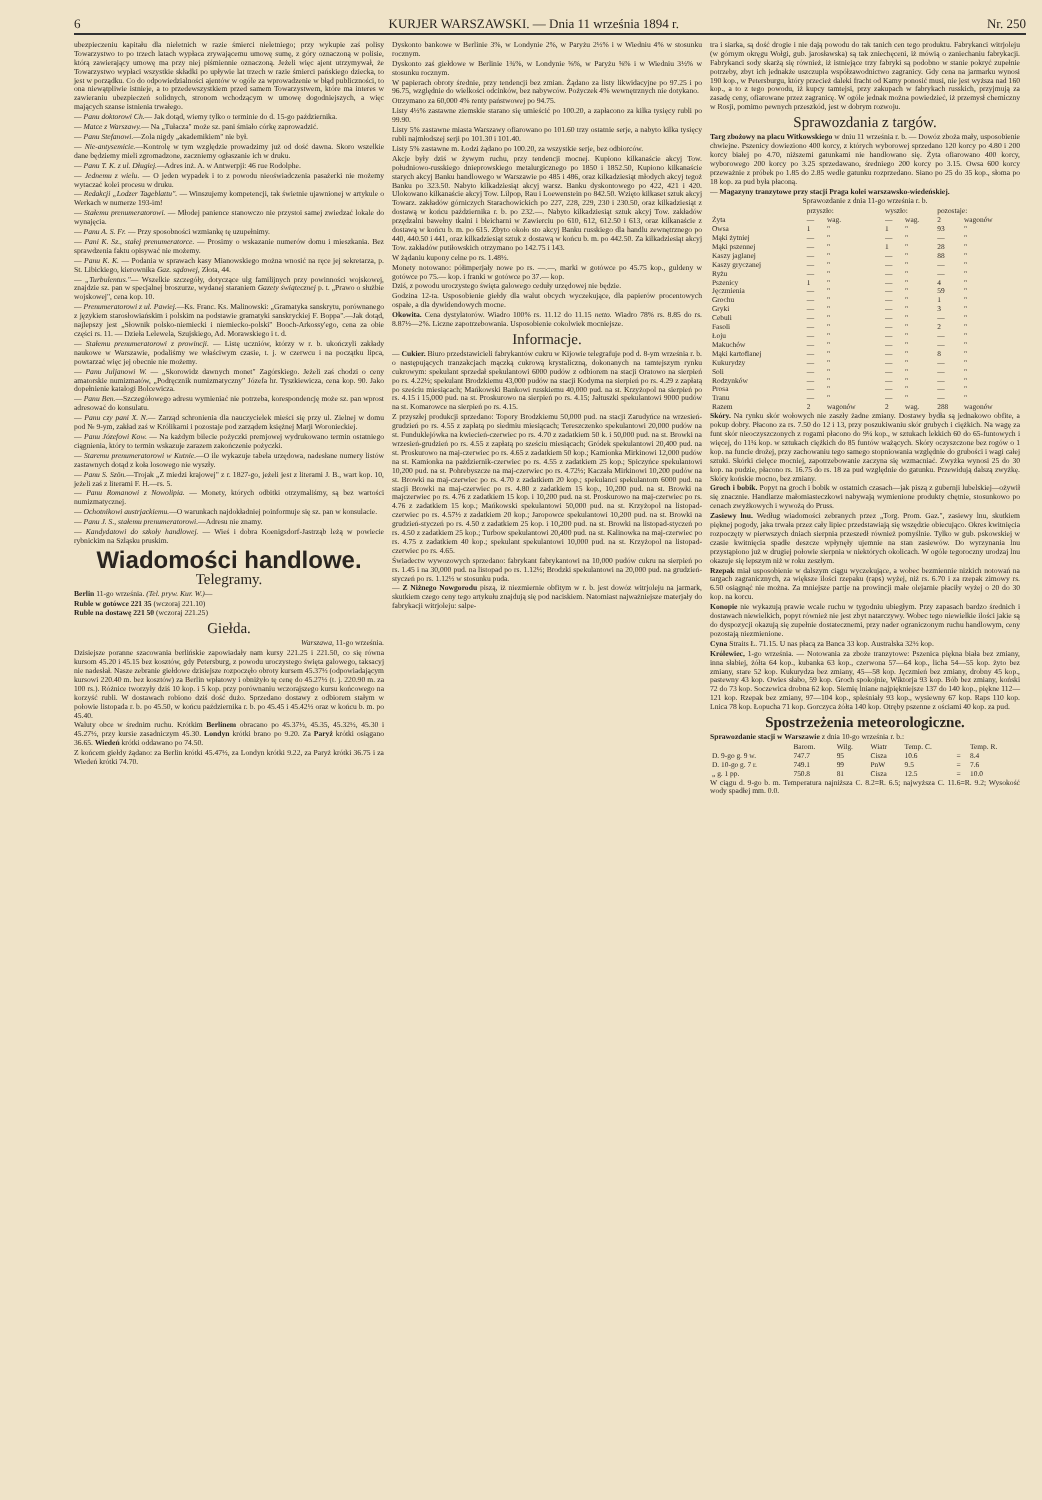6 KURJER WARSZAWSKI. — Dnia 11 września 1894 r. Nr. 250
ubezpieczeniu kapitału dla nieletnich w razie śmierci nieletniego; przy wykupie zaś polisy Towarzystwo to po trzech latach wypłaca zrywającemu umowę sumę, z góry oznaczoną w polisie, którą zawierający umowę ma przy niej piśmiennie oznaczoną. Jeżeli więc ajent utrzymywał, że Towarzystwo wypłaci wszystkie składki po upływie lat trzech w razie śmierci pańskiego dziecka, to jest w porządku. Co do odpowiedzialności ajentów w ogóle za wprowadzenie w błąd publiczności, to ona niewątpliwie istnieje, a to przedewszystkiem przed samem Towarzystwem, które ma interes w zawieraniu ubezpieczeń solidnych, stronom wchodzącym w umowę dogodniejszych, a więc mających szanse istnienia trwałego.
— Panu doktorowi Ch.— Jak dotąd, wiemy tylko o terminie do d. 15-go października.
— Matce z Warszawy.— Na „Tułacza" może sz. pani śmiało córkę zaprowadzić.
— Panu Stefanowi.—Zola nigdy „akademikiem" nie był.
— Nie-antysemicie.—Kontrolę w tym względzie prowadzimy już od dość dawna. Skoro wszelkie dane będziemy mieli zgromadzone, zaczniemy ogłaszanie ich w druku.
— Panu T. K. z ul. Długiej.—Adres inż. A. w Antwerpji: 46 rue Rodolphe.
— Jednemu z wielu. — O jeden wypadek i to z powodu nieoświadczenia pasażerki nie możemy wytaczać kolei procesu w druku.
— Redakcji „Lodzer Tageblattu". — Winszujemy kompetencji, tak świetnie ujawnionej w artykule o Werkach w numerze 193-im!
— Stałemu prenumeratorowi. — Młodej panience stanowczo nie przystoi samej zwiedzać lokale do wynajęcia.
— Panu A. S. Fr. — Przy sposobności wzmiankę tę uzupełnimy.
— Pani K. Sz., stałej prenumeratorce. — Prosimy o wskazanie numerów domu i mieszkania. Bez sprawdzenia faktu opisywać nie możemy.
— Panu K. K. — Podania w sprawach kasy Mianowskiego można wnosić na ręce jej sekretarza, p. St. Libickiego, kierownika Gaz. sądowej, Złota, 44.
— „Turbulentus."— Wszelkie szczegóły, dotyczące ulg familijnych przy powinności wojskowej, znajdzie sz. pan w specjalnej broszurze, wydanej staraniem Gazety świątecznej p. t. „Prawo o służbie wojskowej", cena kop. 10.
— Prenumeratorowi z ul. Pawiej.—Ks. Franc. Ks. Malinowski: „Gramatyka sanskrytu, porównanego z językiem starosłowiańskim i polskim na podstawie gramatyki sanskryckiej F. Boppa".—Jak dotąd, najlepszy jest „Słownik polsko-niemiecki i niemiecko-polski" Booch-Arkossy'ego, cena za obie części rs. 11. — Dzieła Lelewela, Szujskiego, Ad. Morawskiego i t. d.
— Stałemu prenumeratorowi z prowincji. — Listę uczniów, którzy w r. b. ukończyli zakłady naukowe w Warszawie, podaliśmy we właściwym czasie, t. j. w czerwcu i na początku lipca, powtarzać więc jej obecnie nie możemy.
— Panu Juljanowi W. — „Skorowidz dawnych monet" Zagórskiego. Jeżeli zaś chodzi o ceny amatorskie numizmatów, „Podręcznik numizmatyczny" Józefa hr. Tyszkiewicza, cena kop. 90. Jako dopełnienie katalogi Bolcewicza.
— Panu Ben.—Szczegółowego adresu wymieniać nie potrzeba, korespondencję może sz. pan wprost adresować do konsulatu.
— Panu czy pani X. N.— Zarząd schronienia dla nauczycielek mieści się przy ul. Zielnej w domu pod № 9-ym, zakład zaś w Królikarni i pozostaje pod zarządem księżnej Marji Woronieckiej.
— Panu Józefowi Kow. — Na każdym bilecie pożyczki premjowej wydrukowano termin ostatniego ciągnienia, który to termin wskazuje zarazem zakończenie pożyczki.
— Staremu prenumeratorowi w Kutnie.—O ile wykazuje tabela urzędowa, nadesłane numery listów zastawnych dotąd z koła losowego nie wyszły.
— Panu S. Szön.—Trojak „Z miedzi krajowej" z r. 1827-go, jeżeli jest z literami J. B., wart kop. 10, jeżeli zaś z literami F. H.—rs. 5.
— Panu Romanowi z Nowolipia. — Monety, których odbitki otrzymaliśmy, są bez wartości numizmatycznej.
— Ochotnikowi austrjackiemu.—O warunkach najdokładniej poinformuje się sz. pan w konsulacie.
— Panu J. S., stałemu prenumeratorowi.—Adresu nie znamy.
— Kandydatowi do szkoły handlowej. — Wieś i dobra Koenigsdorf-Jastrząb leżą w powiecie rybnickim na Szląsku pruskim.
Wiadomości handlowe.
Telegramy.
Berlin 11-go września. (Tel. pryw. Kur. W.)—
Ruble w gotówce 221 35 (wczoraj 221.10)
Ruble na dostawę 221 50 (wczoraj 221.25)
Giełda.
Warszawa, 11-go września.
Dzisiejsze poranne szacowania berlińskie zapowiadały nam kursy 221.25 i 221.50, co się równa kursom 45.20 i 45.15 bez kosztów, gdy Petersburg, z powodu uroczystego święta galowego, taksacyj nie nadesłał. Nasze zebranie giełdowe dzisiejsze rozpoczęło obroty kursem 45.37½ (odpowiadającym kursowi 220.40 m. bez kosztów) za Berlin wpłatowy i obniżyło tę cenę do 45.27½ (t. j. 220.90 m. za 100 rs.). Różnice tworzyły dziś 10 kop. i 5 kop. przy porównaniu wczorajszego kursu końcowego na korzyść rubli. W dostawach robiono dziś dość dużo. Sprzedano dostawy z odbiorem stałym w połowie listopada r. b. po 45.50, w końcu października r. b. po 45.45 i 45.42½ oraz w końcu b. m. po 45.40.
Waluty obce w średnim ruchu. Krótkim Berlinem obracano po 45.37½, 45.35, 45.32½, 45.30 i 45.27½, przy kursie zasadniczym 45.30. Londyn krótki brano po 9.20. Za Paryż krótki osiągano 36.65. Wiedeń krótki oddawano po 74.50.
Z końcem giełdy żądano: za Berlin krótki 45.47½, za Londyn krótki 9.22, za Paryż krótki 36.75 i za Wiedeń krótki 74.70.
Dyskonto bankowe w Berlinie 3%, w Londynie 2%, w Paryżu 2½% i w Wiedniu 4% w stosunku rocznym.
Dyskonto zaś giełdowe w Berlinie 1¾%, w Londynie ⅝%, w Paryżu ⅝% i w Wiedniu 3½% w stosunku rocznym.
W papierach obroty średnie, przy tendencji bez zmian. Żądano za listy likwidacyjne po 97.25 i po 96.75, względnie do wielkości odcinków, bez nabywców. Pożyczek 4% wewnętrznych nie dotykano.
Otrzymano za 60,000 4% renty państwowej po 94.75.
Listy 4½% zastawne ziemskie starano się umieścić po 100.20, a zapłacono za kilka tysięcy rubli po 99.90.
Listy 5% zastawne miasta Warszawy ofiarowano po 101.60 trzy ostatnie serje, a nabyto kilka tysięcy rubli najmłodszej serji po 101.30 i 101.40.
Listy 5% zastawne m. Łodzi żądano po 100.20, za wszystkie serje, bez odbiorców.
Akcje były dziś w żywym ruchu, przy tendencji mocnej. Kupiono kilkanaście akcyj Tow. południowo-russkiego dnieprowskiego metalurgicznego po 1850 i 1852.50, Kupiono kilkanaście starych akcyj Banku handlowego w Warszawie po 485 i 486, oraz kilkadziesiąt młodych akcyj tegoż Banku po 323.50. Nabyto kilkadziesiąt akcyj warsz. Banku dyskontowego po 422, 421 i 420. Ulokowano kilkanaście akcyj Tow. Lilpop, Rau i Loewenstein po 842.50. Wzięto kilkaset sztuk akcyj Towarz. zakładów górniczych Starachowickich po 227, 228, 229, 230 i 230.50, oraz kilkadziesiąt z dostawą w końcu października r. b. po 232.—. Nabyto kilkadziesiąt sztuk akcyj Tow. zakładów przędzalni bawełny tkalni i bleicharni w Zawierciu po 610, 612, 612.50 i 613, oraz kilkanaście z dostawą w końcu b. m. po 615. Zbyto około sto akcyj Banku russkiego dla handlu zewnętrznego po 440, 440.50 i 441, oraz kilkadziesiąt sztuk z dostawą w końcu b. m. po 442.50. Za kilkadziesiąt akcyj Tow. zakładów putiłowskich otrzymano po 142.75 i 143.
W żądaniu kupony celne po rs. 1.48½.
Monety notowano: półimperjały nowe po rs. —.—, marki w gotówce po 45.75 kop., guldeny w gotówce po 75.— kop. i franki w gotówce po 37.— kop.
Dziś, z powodu uroczystego święta galowego ceduły urzędowej nie będzie.
Godzina 12-ta. Usposobienie giełdy dla walut obcych wyczekujące, dla papierów procentowych ospałe, a dla dywidendowych mocne.
Okowita. Cena dystylatorów. Wiadro 100% rs. 11.12 do 11.15 netto. Wiadro 78% rs. 8.85 do rs. 8.87½—2%. Liczne zapotrzebowania. Usposobienie cokolwiek mocniejsze.
Informacje.
— Cukier. Biuro przedstawicieli fabrykantów cukru w Kijowie telegrafuje pod d. 8-ym września r. b. o następujących tranzakcjach mączką cukrową krystaliczną, dokonanych na tamtejszym rynku cukrowym: spekulant sprzedał spekulantowi 6000 pudów z odbiorem na stacji Oratowo na sierpień po rs. 4.22½; spekulant Brodzkiemu 43,000 pudów na stacji Kodyma na sierpień po rs. 4.29 z zapłatą po sześciu miesiącach; Mańkowski Bankowi russkiemu 40,000 pud. na st. Krzyżopol na sierpień po rs. 4.15 i 15,000 pud. na st. Proskurowo na sierpień po rs. 4.15; Jałtuszki spekulantowi 9000 pudów na st. Komarowce na sierpień po rs. 4.15.
Z przyszłej produkcji sprzedano: Topory Brodzkiemu 50,000 pud. na stacji Zarudyńce na wrzesień-grudzień po rs. 4.55 z zapłatą po siedmiu miesiącach; Tereszczenko spekulantowi 20,000 pudów na st. Funduklejówka na kwiecień-czerwiec po rs. 4.70 z zadatkiem 50 k. i 50,000 pud. na st. Browki na wrzesień-grudzień po rs. 4.55 z zapłatą po sześciu miesiącach; Gródek spekulantowi 20,400 pud. na st. Proskurowo na maj-czerwiec po rs. 4.65 z zadatkiem 50 kop.; Kamionka Mirkinowi 12,000 pudów na st. Kamionka na październik-czerwiec po rs. 4.55 z zadatkiem 25 kop.; Spiczyńce spekulantowi 10,200 pud. na st. Pohrebyszcze na maj-czerwiec po rs. 4.72½; Kaczała Mirkinowi 10,200 pudów na st. Browki na maj-czerwiec po rs. 4.70 z zadatkiem 20 kop.; spekulanci spekulantom 6000 pud. na stacji Browki na maj-czerwiec po rs. 4.80 z zadatkiem 15 kop., 10,200 pud. na st. Browki na majczerwiec po rs. 4.76 z zadatkiem 15 kop. i 10,200 pud. na st. Proskurowo na maj-czerwiec po rs. 4.76 z zadatkiem 15 kop.; Mańkowski spekulantowi 50,000 pud. na st. Krzyżopol na listopad-czerwiec po rs. 4.57½ z zadatkiem 20 kop.; Jaropowce spekulantowi 10,200 pud. na st. Browki na grudzień-styczeń po rs. 4.50 z zadatkiem 25 kop. i 10,200 pud. na st. Browki na listopad-styczeń po rs. 4.50 z zadatkiem 25 kop.; Turbow spekulantowi 20,400 pud. na st. Kalinowka na maj-czerwiec po rs. 4.75 z zadatkiem 40 kop.; spekulant spekulantowi 10,000 pud. na st. Krzyżopol na listopad-czerwiec po rs. 4.65.
Świadectw wywozowych sprzedano: fabrykant fabrykantowi na 10,000 pudów cukru na sierpień po rs. 1.45 i na 30,000 pud. na listopad po rs. 1.12½; Brodzki spekulantowi na 20,000 pud. na grudzień-styczeń po rs. 1.12½ w stosunku puda.
— Z Niżnego Nowgorodu piszą, iż niezmiernie obfitym w r. b. jest dowóz witrjoleju na jarmark, skutkiem czego ceny tego artykułu znajdują się pod naciskiem. Natomiast najważniejsze materjały do fabrykacji witrjoleju: salpe-
tra i siarka, są dość drogie i nie dają powodu do tak tanich cen tego produktu. Fabrykanci witrjoleju (w górnym okręgu Wołgi, gub. jarosławska) są tak zniechęceni, iż mówią o zaniechaniu fabrykacji. Fabrykanci sody skarżą się również, iż istniejące trzy fabryki są podobno w stanie pokryć zupełnie potrzeby, zbyt ich jednakże uszczupla współzawodnictwo zagranicy. Gdy cena na jarmarku wynosi 190 kop., w Petersburgu, który przecież daleki fracht od Kamy ponosić musi, nie jest wyższa nad 160 kop., a to z tego powodu, iż kupcy tamtejsi, przy zakupach w fabrykach russkich, przyjmują za zasadę ceny, ofiarowane przez zagranicę. W ogóle jednak można powiedzieć, iż przemysł chemiczny w Rosji, pomimo pewnych przeszkód, jest w dobrym rozwoju.
Sprawozdania z targów.
Targ zbożowy na placu Witkowskiego w dniu 11 września r. b. — Dowóz zboża mały, usposobienie chwiejne. Pszenicy dowieziono 400 korcy, z których wyborowej sprzedano 120 korcy po 4.80 i 200 korcy białej po 4.70, niższemi gatunkami nie handlowano się. Żyta ofiarowano 400 korcy, wyborowego 200 korcy po 3.25 sprzedawano, średniego 200 korcy po 3.15. Owsa 600 korcy przeważnie z próbek po 1.85 do 2.85 wedle gatunku rozprzedano. Siano po 25 do 35 kop., słoma po 18 kop. za pud była płaconą.
— Magazyny tranzytowe przy stacji Praga kolei warszawsko-wiedeńskiej.
Sprawozdanie z dnia 11-go września r. b.
| | przyszło: | | wyszło: | | pozostaje: | |
| --- | --- | --- | --- | --- | --- | --- |
| Żyta | — | wag. | — | wag. | 2 | wagonów |
| Owsa | 1 | " | 1 | " | 93 | " |
| Mąki żytniej | — | " | — | " | — | " |
| Mąki pszennej | — | " | 1 | " | 28 | " |
| Kaszy jaglanej | — | " | — | " | 88 | " |
| Kaszy gryczanej | — | " | — | " | — | " |
| Ryżu | — | " | — | " | — | " |
| Pszenicy | 1 | " | — | " | 4 | " |
| Jęczmienia | — | " | — | " | 59 | " |
| Grochu | — | " | — | " | 1 | " |
| Gryki | — | " | — | " | 3 | " |
| Cebuli | — | " | — | " | — | " |
| Fasoli | — | " | — | " | 2 | " |
| Łoju | — | " | — | " | — | " |
| Makuchów | — | " | — | " | — | " |
| Mąki kartoflanej | — | " | — | " | 8 | " |
| Kukurydzy | — | " | — | " | — | " |
| Soli | — | " | — | " | — | " |
| Rodzynków | — | " | — | " | — | " |
| Prosa | — | " | — | " | — | " |
| Tranu | — | " | — | " | — | " |
| Razem | 2 | wagonów | 2 | wag. | 288 | wagonów |
Skóry. Na rynku skór wołowych nie zaszły żadne zmiany. Dostawy bydła są jednakowo obfite, a pokup dobry. Płacono za rs. 7.50 do 12 i 13, przy poszukiwaniu skór grubych i ciężkich. Na wagę za funt skór nieoczyszczonych z rogami płacono do 9¼ kop., w sztukach lekkich 60 do 65-funtowych i więcej, do 11¼ kop. w sztukach ciężkich do 85 funtów ważących. Skóry oczyszczone bez rogów o 1 kop. na funcie drożej, przy zachowaniu tego samego stopniowania względnie do grubości i wagi całej sztuki. Skórki cielęce mocniej, zapotrzebowanie zaczyna się wzmacniać. Zwyżka wynosi 25 do 30 kop. na pudzie, płacono rs. 16.75 do rs. 18 za pud względnie do gatunku. Przewidują dalszą zwyżkę. Skóry końskie mocno, bez zmiany.
Groch i bobik. Popyt na groch i bobik w ostatnich czasach—jak piszą z gubernji lubelskiej—ożywił się znacznie. Handlarze małomiasteczkowi nabywają wymienione produkty chętnie, stosunkowo po cenach zwyżkowych i wywożą do Pruss.
Zasiewy lnu. Według wiadomości zebranych przez „Torg. Prom. Gaz.", zasiewy lnu, skutkiem pięknej pogody, jaka trwała przez cały lipiec przedstawiają się wszędzie obiecująco. Okres kwitnięcia rozpoczęty w pierwszych dniach sierpnia przeszedł również pomyślnie. Tylko w gub. pskowskiej w czasie kwitnięcia spadłe deszcze wpłynęły ujemnie na stan zasiewów. Do wyrzynania lnu przystąpiono już w drugiej połowie sierpnia w niektórych okolicach. W ogóle tegoroczny urodzaj lnu okazuje się lepszym niż w roku zeszłym.
Rzepak miał usposobienie w dalszym ciągu wyczekujące, a wobec bezmiennie nizkich notowań na targach zagranicznych, za większe ilości rzepaku (raps) wyżej, niż rs. 6.70 i za rzepak zimowy rs. 6.50 osiągnąć nie można. Za mniejsze partje na prowincji małe olejarnie płaciły wyżej o 20 do 30 kop. na korcu.
Konopie nie wykazują prawie wcale ruchu w tygodniu ubiegłym. Przy zapasach bardzo średnich i dostawach niewielkich, popyt również nie jest zbyt natarczywy. Wobec tego niewielkie ilości jakie są do dyspozycji okazują się zupełnie dostatecznemi, przy nader ograniczonym ruchu handlowym, ceny pozostają niezmienione.
Cyna Straits Ł. 71.15. U nas płacą za Banca 33 kop. Australska 32½ kop.
Królewiec, 1-go września. — Notowania za zboże tranzytowe: Pszenica piękna biała bez zmiany, inna słabiej, żółta 64 kop., kubanka 63 kop., czerwona 57—64 kop., licha 54—55 kop. żyto bez zmiany, stare 52 kop. Kukurydza bez zmiany, 45—58 kop. Jęczmień bez zmiany, drobny 45 kop., pastewny 43 kop. Owies słabo, 59 kop. Groch spokojnie, Wiktorja 93 kop. Bób bez zmiany, koński 72 do 73 kop. Soczewica drobna 62 kop. Siemię lniane najpiękniejsze 137 do 140 kop., piękne 112—121 kop. Rzepak bez zmiany, 97—104 kop., spleśniały 93 kop., wysiewny 67 kop. Raps 110 kop. Lnica 78 kop. Łopucha 71 kop. Gorczyca żółta 140 kop. Otręby pszenne z ościami 40 kop. za pud.
Spostrzeżenia meteorologiczne.
Sprawozdanie stacji w Warszawie z dnia 10-go września r. b.:
| | Barom. | Wilg. | Wiatr | Temp. C. | | Temp. R. |
| --- | --- | --- | --- | --- | --- | --- |
| D. 9-go g. 9 w. | 747.7 | 95 | Cisza | 10.6 | = | 8.4 |
| D. 10-go g. 7 r. | 749.1 | 99 | PnW | 9.5 | = | 7.6 |
| „ g. 1 pp. | 750.8 | 81 | Cisza | 12.5 | = | 10.0 |
W ciągu d. 9-go b. m. Temperatura najniższa C. 8.2=R. 6.5; najwyższa C. 11.6=R. 9.2; Wysokość wody spadłej mm. 0.0.